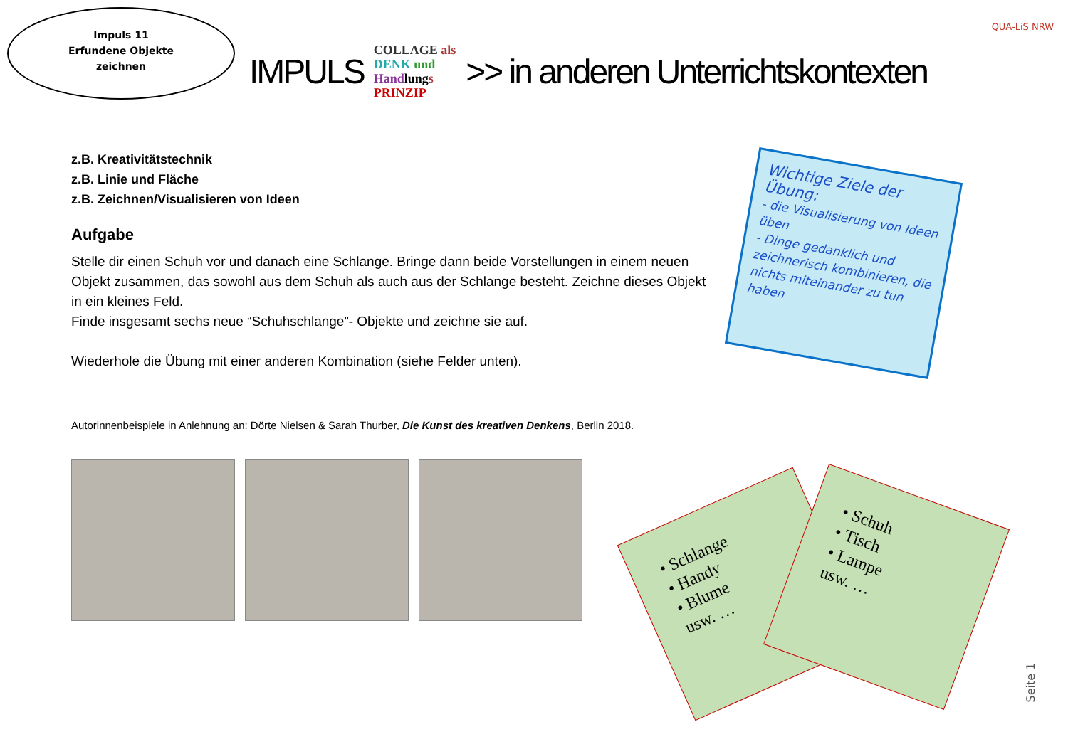Impuls 11
Erfundene Objekte
zeichnen
IMPULS COLLAGE als
DENK und
Handlungs
PRINZIP >> in anderen Unterrichtskontexten
QUA-LiS NRW
z.B. Kreativitätstechnik
z.B. Linie und Fläche
z.B. Zeichnen/Visualisieren von Ideen
Aufgabe
Stelle dir einen Schuh vor und danach eine Schlange. Bringe dann beide Vorstellungen in einem neuen Objekt zusammen, das sowohl aus dem Schuh als auch aus der Schlange besteht. Zeichne dieses Objekt in ein kleines Feld.
Finde insgesamt sechs neue “Schuhschlange”- Objekte und zeichne sie auf.
Wiederhole die Übung mit einer anderen Kombination (siehe Felder unten).
Autorinnenbeispiele in Anlehnung an: Dörte Nielsen & Sarah Thurber, Die Kunst des kreativen Denkens, Berlin 2018.
Wichtige Ziele der Übung:
- die Visualisierung von Ideen üben
- Dinge gedanklich und zeichnerisch kombinieren, die nichts miteinander zu tun haben
• Schlange
• Handy
• Blume
usw. …
• Schuh
• Tisch
• Lampe
usw. …
Seite 1